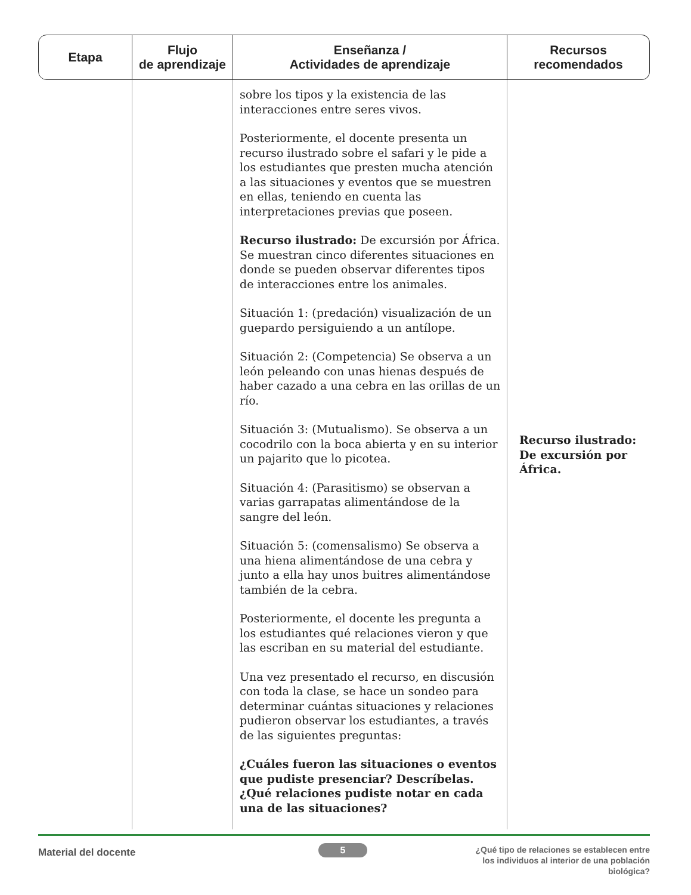| Etapa | Flujo de aprendizaje | Enseñanza / Actividades de aprendizaje | Recursos recomendados |
| --- | --- | --- | --- |
| | | sobre los tipos y la existencia de las interacciones entre seres vivos. Posteriormente, el docente presenta un recurso ilustrado sobre el safari y le pide a los estudiantes que presten mucha atención a las situaciones y eventos que se muestren en ellas, teniendo en cuenta las interpretaciones previas que poseen. Recurso ilustrado: De excursión por África. Se muestran cinco diferentes situaciones en donde se pueden observar diferentes tipos de interacciones entre los animales. Situación 1: (predación) visualización de un guepardo persiguiendo a un antílope. Situación 2: (Competencia) Se observa a un león peleando con unas hienas después de haber cazado a una cebra en las orillas de un río. Situación 3: (Mutualismo). Se observa a un cocodrilo con la boca abierta y en su interior un pajarito que lo picotea. Situación 4: (Parasitismo) se observan a varias garrapatas alimentándose de la sangre del león. Situación 5: (comensalismo) Se observa a una hiena alimentándose de una cebra y junto a ella hay unos buitres alimentándose también de la cebra. Posteriormente, el docente les pregunta a los estudiantes qué relaciones vieron y que las escriban en su material del estudiante. Una vez presentado el recurso, en discusión con toda la clase, se hace un sondeo para determinar cuántas situaciones y relaciones pudieron observar los estudiantes, a través de las siguientes preguntas: ¿Cuáles fueron las situaciones o eventos que pudiste presenciar? Descríbelas. ¿Qué relaciones pudiste notar en cada una de las situaciones? | Recurso ilustrado: De excursión por África. |
Material del docente 5
¿Qué tipo de relaciones se establecen entre los individuos al interior de una población biológica?